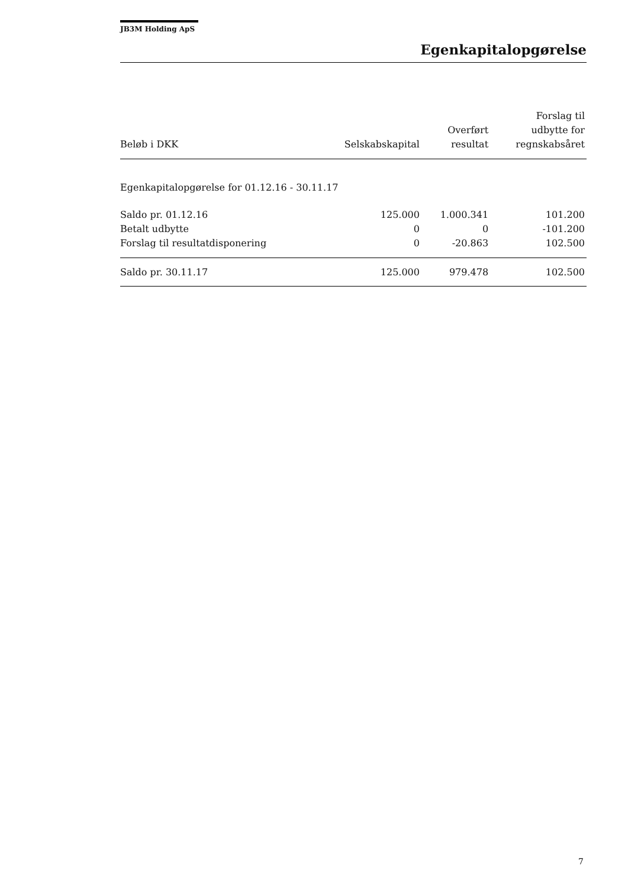JB3M Holding ApS
Egenkapitalopgørelse
| Beløb i DKK | Selskabskapital | Overført resultat | Forslag til udbytte for regnskabsåret |
| --- | --- | --- | --- |
| Egenkapitalopgørelse for 01.12.16 - 30.11.17 | | | |
| Saldo pr. 01.12.16 | 125.000 | 1.000.341 | 101.200 |
| Betalt udbytte | 0 | 0 | -101.200 |
| Forslag til resultatdisponering | 0 | -20.863 | 102.500 |
| Saldo pr. 30.11.17 | 125.000 | 979.478 | 102.500 |
7